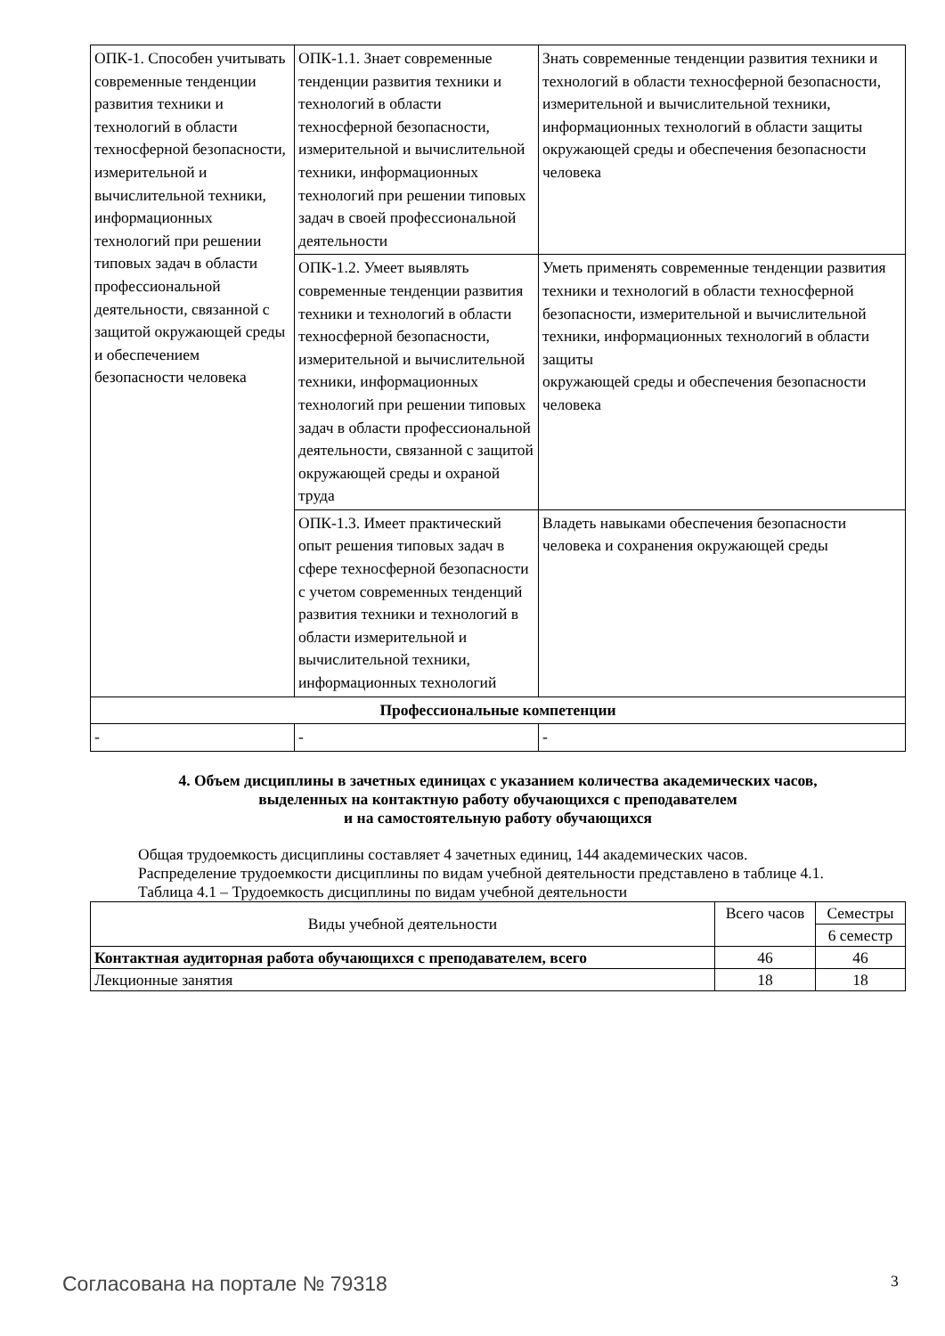| ОПК-1. Способен учитывать современные тенденции развития техники и технологий в области техносферной безопасности, измерительной и вычислительной техники, информационных технологий при решении типовых задач в области профессиональной деятельности, связанной с защитой окружающей среды и обеспечением безопасности человека | ОПК-1.1. Знает современные тенденции развития техники и технологий в области техносферной безопасности, измерительной и вычислительной техники, информационных технологий при решении типовых задач в своей профессиональной деятельности | Знать современные тенденции развития техники и технологий в области техносферной безопасности, измерительной и вычислительной техники, информационных технологий в области защиты окружающей среды и обеспечения безопасности человека |
| | ОПК-1.2. Умеет выявлять современные тенденции развития техники и технологий в области техносферной безопасности, измерительной и вычислительной техники, информационных технологий при решении типовых задач в области профессиональной деятельности, связанной с защитой окружающей среды и охраной труда | Уметь применять современные тенденции развития техники и технологий в области техносферной безопасности, измерительной и вычислительной техники, информационных технологий в области защиты окружающей среды и обеспечения безопасности человека |
| | ОПК-1.3. Имеет практический опыт решения типовых задач в сфере техносферной безопасности с учетом современных тенденций развития техники и технологий в области измерительной и вычислительной техники, информационных технологий | Владеть навыками обеспечения безопасности человека и сохранения окружающей среды |
| Профессиональные компетенции | | |
| - | - | - |
4. Объем дисциплины в зачетных единицах с указанием количества академических часов,
выделенных на контактную работу обучающихся с преподавателем
и на самостоятельную работу обучающихся
Общая трудоемкость дисциплины составляет 4 зачетных единиц, 144 академических часов.
Распределение трудоемкости дисциплины по видам учебной деятельности представлено в таблице 4.1.
Таблица 4.1 – Трудоемкость дисциплины по видам учебной деятельности
| Виды учебной деятельности | Всего часов | Семестры |
| --- | --- | --- |
| | | 6 семестр |
| Контактная аудиторная работа обучающихся с преподавателем, всего | 46 | 46 |
| Лекционные занятия | 18 | 18 |
Согласована на портале № 79318 3